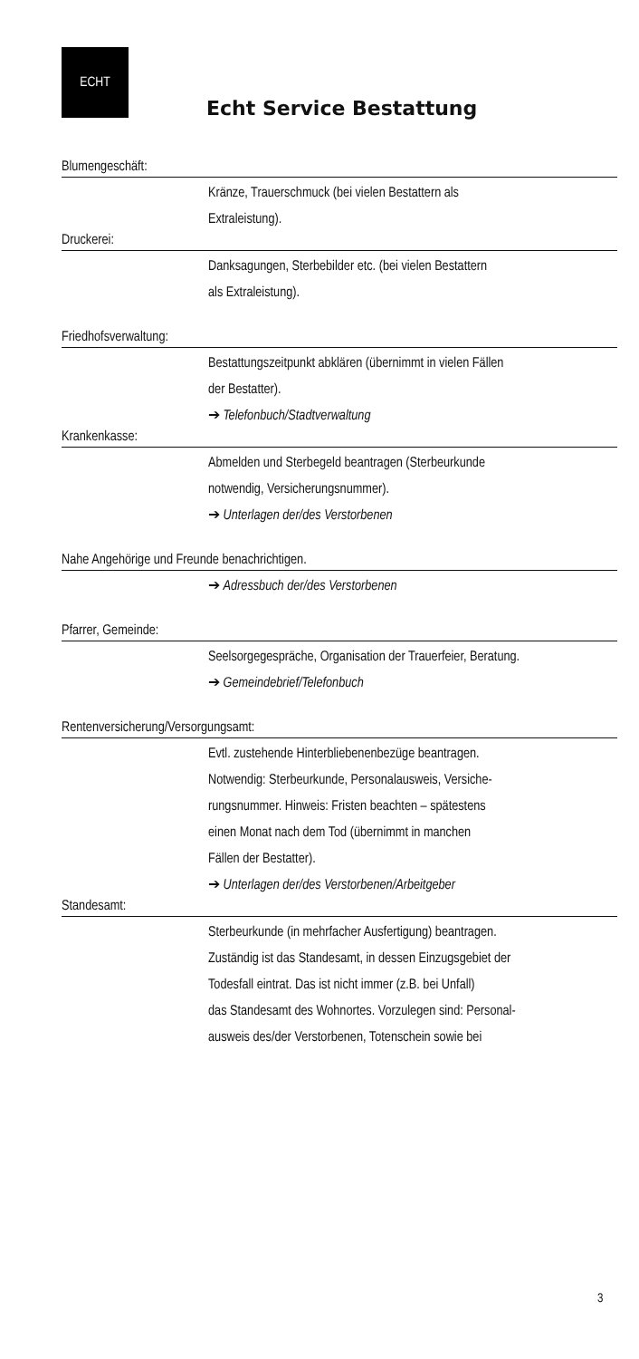ECHT
Echt Service Bestattung
Blumengeschäft:
Kränze, Trauerschmuck (bei vielen Bestattern als
Extraleistung).
Druckerei:
Danksagungen, Sterbebilder etc. (bei vielen Bestattern
als Extraleistung).
Friedhofsverwaltung:
Bestattungszeitpunkt abklären (übernimmt in vielen Fällen
der Bestatter).
➔ Telefonbuch/Stadtverwaltung
Krankenkasse:
Abmelden und Sterbegeld beantragen (Sterbeurkunde
notwendig, Versicherungsnummer).
➔ Unterlagen der/des Verstorbenen
Nahe Angehörige und Freunde benachrichtigen.
➔ Adressbuch der/des Verstorbenen
Pfarrer, Gemeinde:
Seelsorgegespräche, Organisation der Trauerfeier, Beratung.
➔ Gemeindebrief/Telefonbuch
Rentenversicherung/Versorgungsamt:
Evtl. zustehende Hinterbliebenenbezüge beantragen.
Notwendig: Sterbeurkunde, Personalausweis, Versiche-
rungsnummer. Hinweis: Fristen beachten – spätestens
einen Monat nach dem Tod (übernimmt in manchen
Fällen der Bestatter).
➔ Unterlagen der/des Verstorbenen/Arbeitgeber
Standesamt:
Sterbeurkunde (in mehrfacher Ausfertigung) beantragen.
Zuständig ist das Standesamt, in dessen Einzugsgebiet der
Todesfall eintrat. Das ist nicht immer (z.B. bei Unfall)
das Standesamt des Wohnortes. Vorzulegen sind: Personal-
ausweis des/der Verstorbenen, Totenschein sowie bei
3